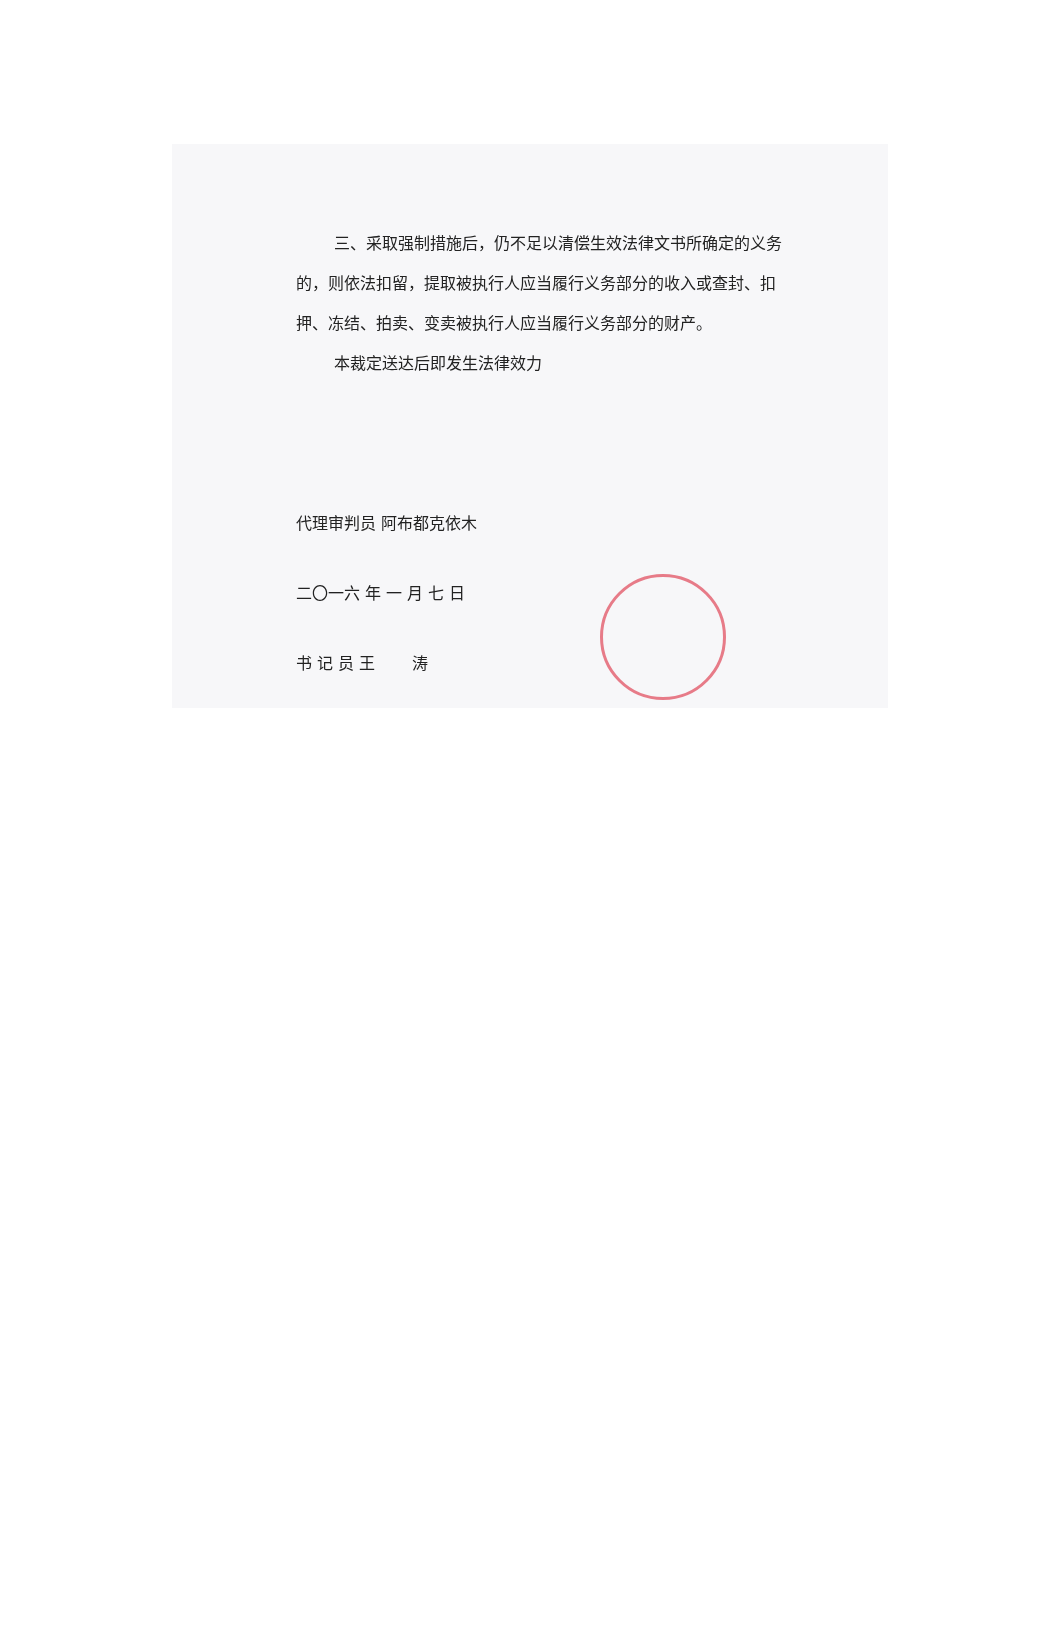三、采取强制措施后，仍不足以清偿生效法律文书所确定的义务的，则依法扣留，提取被执行人应当履行义务部分的收入或查封、扣押、冻结、拍卖、变卖被执行人应当履行义务部分的财产。
本裁定送达后即发生法律效力
代理审判员 阿布都克依木
二〇一六 年 一 月 七 日
书 记 员 王 　　涛